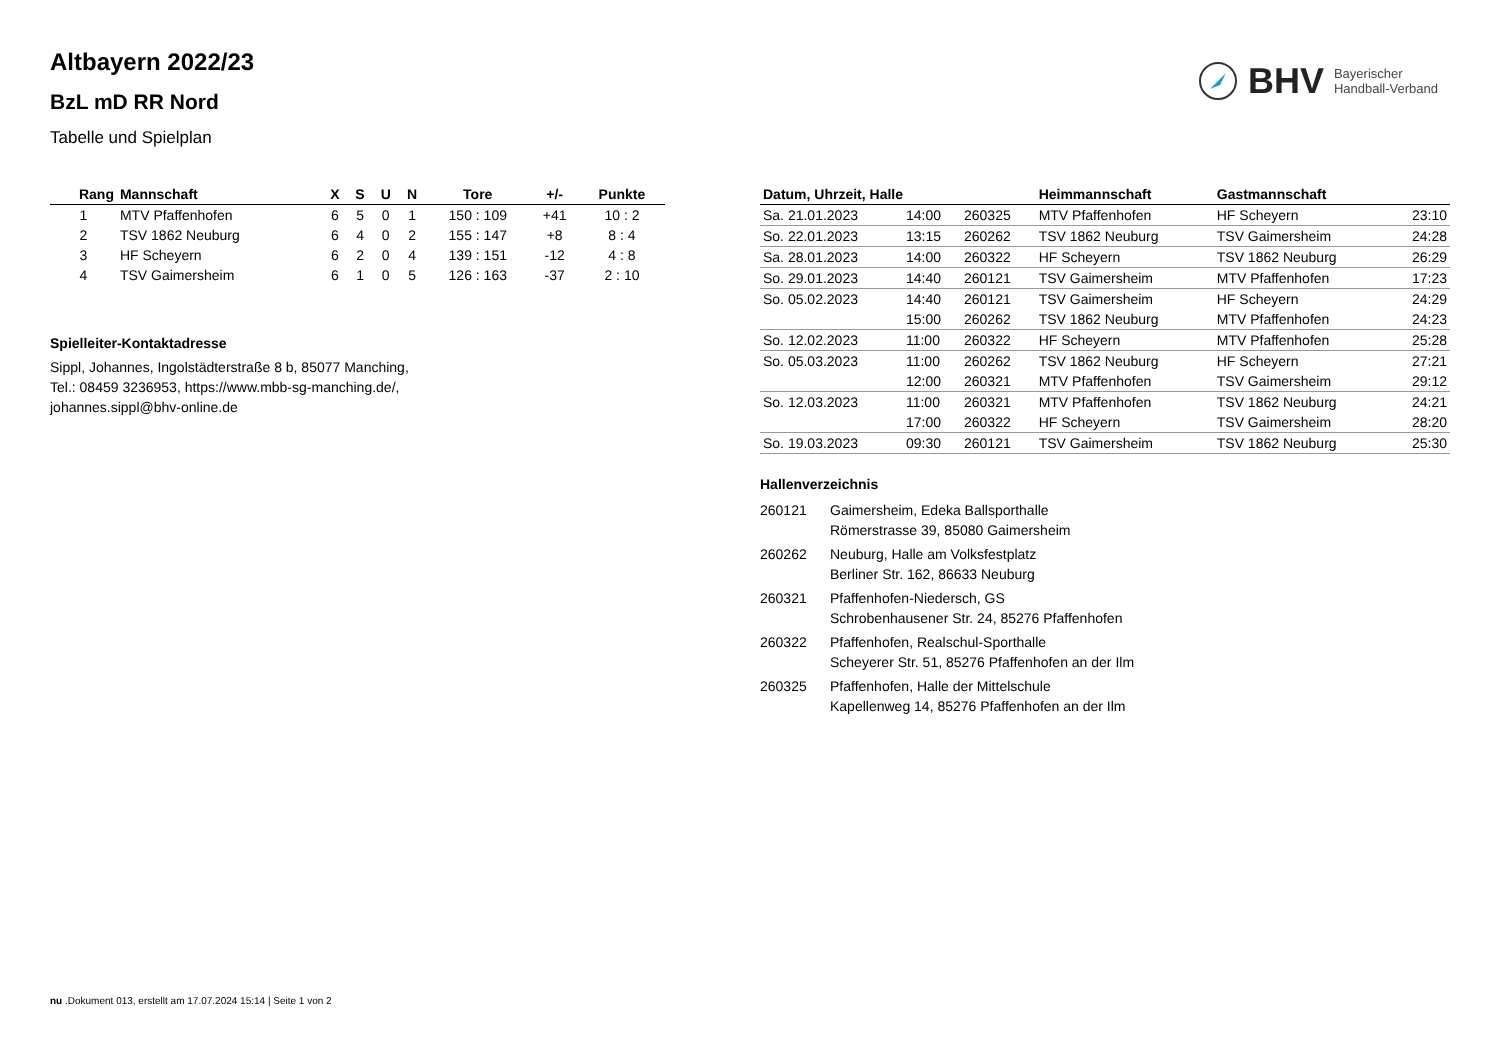BHV Bayerischer
Handball-Verband
Altbayern 2022/23
BzL mD RR Nord
Tabelle und Spielplan
| Rang | Mannschaft | X | S | U | N | Tore | +/- | Punkte |
| --- | --- | --- | --- | --- | --- | --- | --- | --- |
| 1 | MTV Pfaffenhofen | 6 | 5 | 0 | 1 | 150 : 109 | +41 | 10 : 2 |
| 2 | TSV 1862 Neuburg | 6 | 4 | 0 | 2 | 155 : 147 | +8 | 8 : 4 |
| 3 | HF Scheyern | 6 | 2 | 0 | 4 | 139 : 151 | -12 | 4 : 8 |
| 4 | TSV Gaimersheim | 6 | 1 | 0 | 5 | 126 : 163 | -37 | 2 : 10 |
Spielleiter-Kontaktadresse
Sippl, Johannes, Ingolstädterstraße 8 b, 85077 Manching,
Tel.: 08459 3236953, https://www.mbb-sg-manching.de/,
johannes.sippl@bhv-online.de
| Datum, Uhrzeit, Halle | | | Heimmannschaft | Gastmannschaft | |
| --- | --- | --- | --- | --- | --- |
| Sa. 21.01.2023 | 14:00 | 260325 | MTV Pfaffenhofen | HF Scheyern | 23:10 |
| So. 22.01.2023 | 13:15 | 260262 | TSV 1862 Neuburg | TSV Gaimersheim | 24:28 |
| Sa. 28.01.2023 | 14:00 | 260322 | HF Scheyern | TSV 1862 Neuburg | 26:29 |
| So. 29.01.2023 | 14:40 | 260121 | TSV Gaimersheim | MTV Pfaffenhofen | 17:23 |
| So. 05.02.2023 | 14:40 | 260121 | TSV Gaimersheim | HF Scheyern | 24:29 |
| | 15:00 | 260262 | TSV 1862 Neuburg | MTV Pfaffenhofen | 24:23 |
| So. 12.02.2023 | 11:00 | 260322 | HF Scheyern | MTV Pfaffenhofen | 25:28 |
| So. 05.03.2023 | 11:00 | 260262 | TSV 1862 Neuburg | HF Scheyern | 27:21 |
| | 12:00 | 260321 | MTV Pfaffenhofen | TSV Gaimersheim | 29:12 |
| So. 12.03.2023 | 11:00 | 260321 | MTV Pfaffenhofen | TSV 1862 Neuburg | 24:21 |
| | 17:00 | 260322 | HF Scheyern | TSV Gaimersheim | 28:20 |
| So. 19.03.2023 | 09:30 | 260121 | TSV Gaimersheim | TSV 1862 Neuburg | 25:30 |
Hallenverzeichnis
| 260121 | Gaimersheim, Edeka Ballsporthalle Römerstrasse 39, 85080 Gaimersheim |
| 260262 | Neuburg, Halle am Volksfestplatz Berliner Str. 162, 86633 Neuburg |
| 260321 | Pfaffenhofen-Niedersch, GS Schrobenhausener Str. 24, 85276 Pfaffenhofen |
| 260322 | Pfaffenhofen, Realschul-Sporthalle Scheyerer Str. 51, 85276 Pfaffenhofen an der Ilm |
| 260325 | Pfaffenhofen, Halle der Mittelschule Kapellenweg 14, 85276 Pfaffenhofen an der Ilm |
nu .Dokument 013, erstellt am 17.07.2024 15:14 | Seite 1 von 2